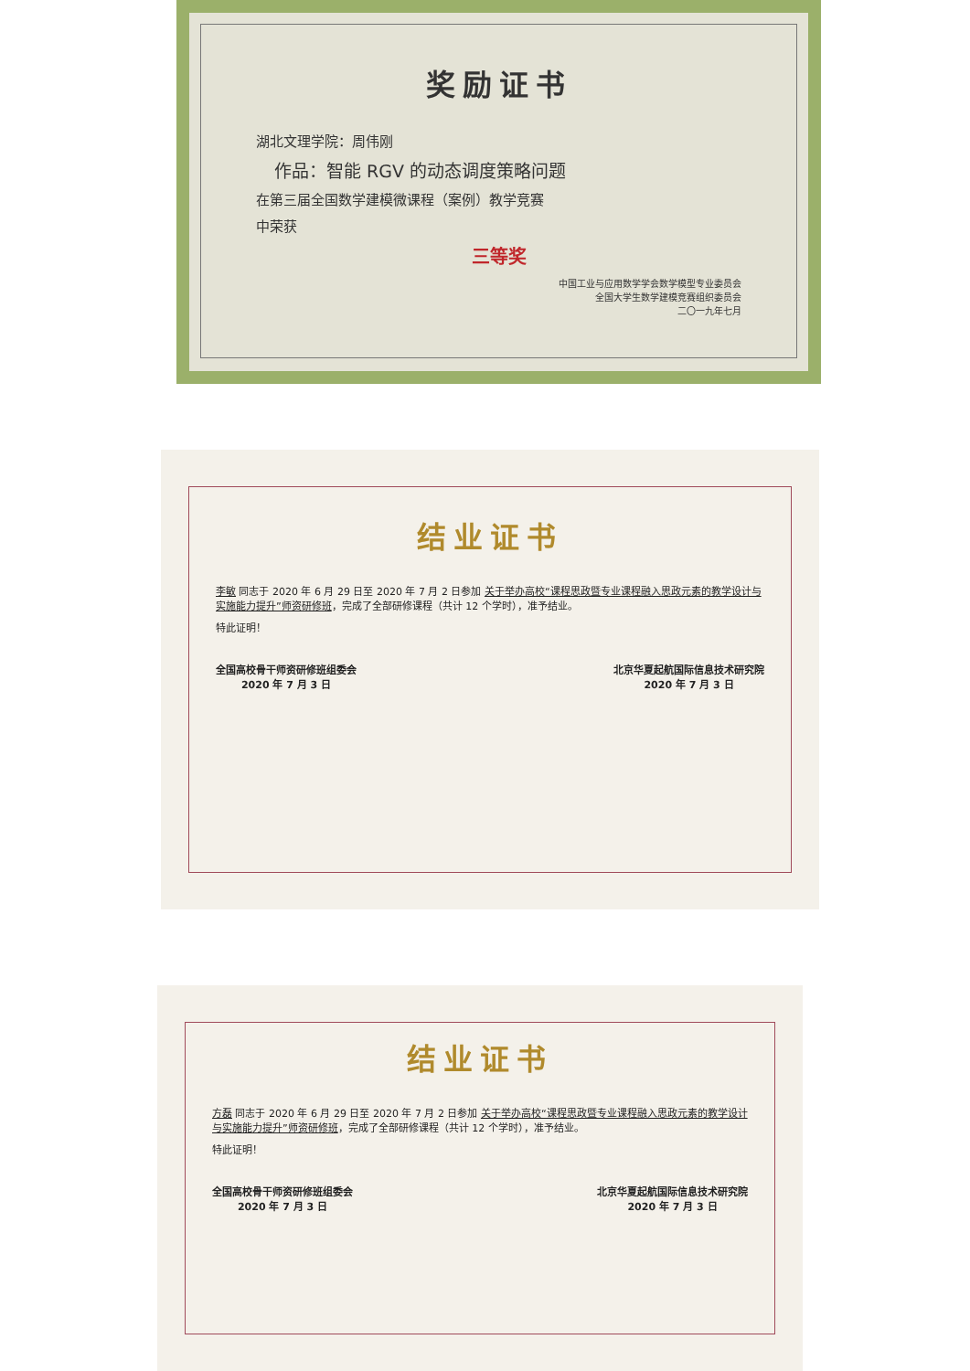奖励证书
湖北文理学院：周伟刚
作品：智能 RGV 的动态调度策略问题
在第三届全国数学建模微课程（案例）教学竞赛
中荣获
三等奖
中国工业与应用数学学会数学模型专业委员会
全国大学生数学建模竞赛组织委员会
二〇一九年七月
结业证书
李敏 同志于 2020 年 6 月 29 日至 2020 年 7 月 2 日参加 关于举办高校“课程思政暨专业课程融入思政元素的教学设计与实施能力提升”师资研修班，完成了全部研修课程（共计 12 个学时），准予结业。
特此证明！
全国高校骨干师资研修班组委会
2020 年 7 月 3 日
北京华夏起航国际信息技术研究院
2020 年 7 月 3 日
结业证书
方磊 同志于 2020 年 6 月 29 日至 2020 年 7 月 2 日参加 关于举办高校“课程思政暨专业课程融入思政元素的教学设计与实施能力提升”师资研修班，完成了全部研修课程（共计 12 个学时），准予结业。
特此证明！
全国高校骨干师资研修班组委会
2020 年 7 月 3 日
北京华夏起航国际信息技术研究院
2020 年 7 月 3 日